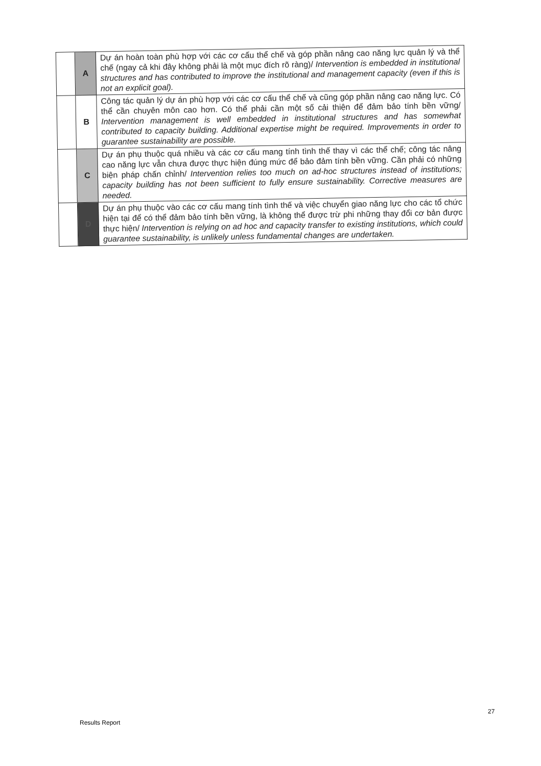| | A | Dự án hoàn toàn phù hợp với các cơ cấu thể chế và góp phần nâng cao năng lực quản lý và thể chế (ngay cả khi đây không phải là một mục đích rõ ràng)/ Intervention is embedded in institutional structures and has contributed to improve the institutional and management capacity (even if this is not an explicit goal). |
| | B | Công tác quản lý dự án phù hợp với các cơ cấu thể chế và cũng góp phần nâng cao năng lực. Có thể cần chuyên môn cao hơn. Có thể phải cần một số cải thiện để đảm bảo tính bền vững/ Intervention management is well embedded in institutional structures and has somewhat contributed to capacity building. Additional expertise might be required. Improvements in order to guarantee sustainability are possible. |
| | C | Dự án phụ thuộc quá nhiều và các cơ cấu mang tính tình thế thay vì các thể chế; công tác nâng cao năng lực vẫn chưa được thực hiện đúng mức để bảo đảm tính bền vững. Cần phải có những biện pháp chấn chỉnh/ Intervention relies too much on ad-hoc structures instead of institutions; capacity building has not been sufficient to fully ensure sustainability. Corrective measures are needed. |
| | D | Dự án phụ thuộc vào các cơ cấu mang tính tình thế và việc chuyển giao năng lực cho các tổ chức hiện tại để có thể đảm bảo tính bền vững, là không thể được trừ phi những thay đổi cơ bản được thực hiện/ Intervention is relying on ad hoc and capacity transfer to existing institutions, which could guarantee sustainability, is unlikely unless fundamental changes are undertaken. |
27
Results Report